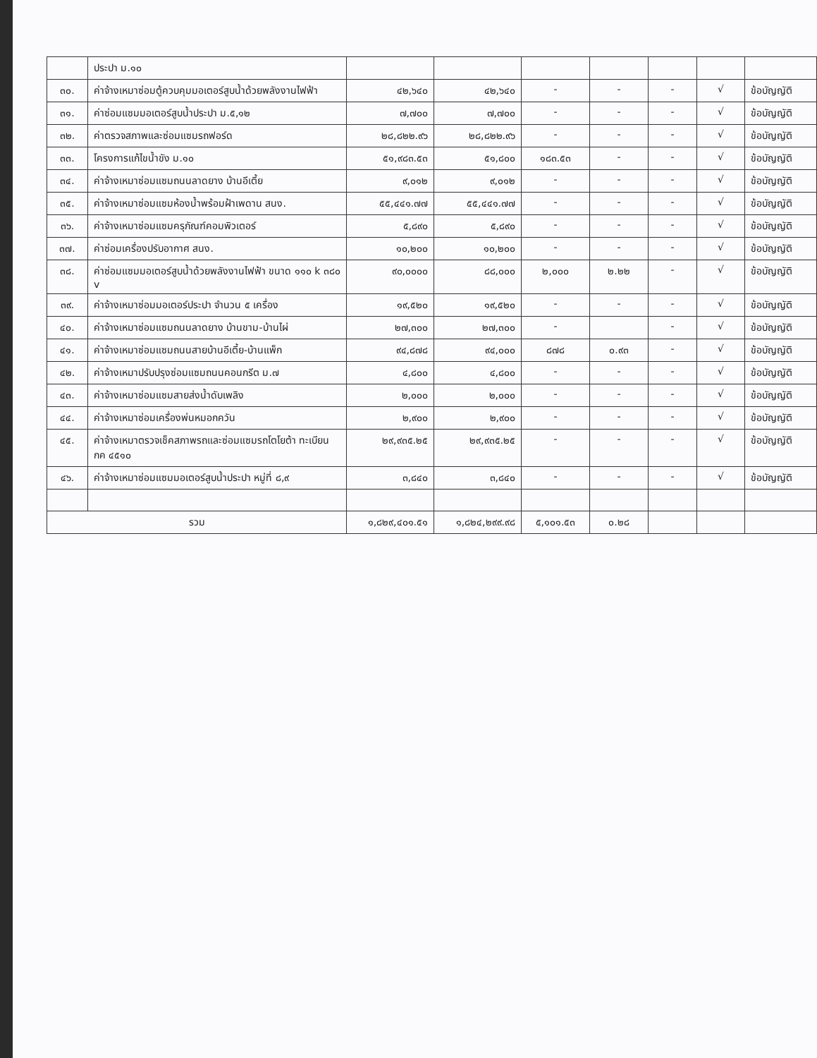| | ประปา ม.๑๐ | | | | | | | |
| ๓๐. | ค่าจ้างเหมาซ่อมตู้ควบคุมมอเตอร์สูบน้ำด้วยพลังงานไฟฟ้า | ๔๒,๖๔๐ | ๔๒,๖๔๐ | - | - | - | √ | ข้อบัญญัติ |
| ๓๑. | ค่าซ่อมแซมมอเตอร์สูบน้ำประปา ม.๕,๑๒ | ๗,๗๐๐ | ๗,๗๐๐ | - | - | - | √ | ข้อบัญญัติ |
| ๓๒. | ค่าตรวจสภาพและซ่อมแซมรถฟอร์ด | ๒๘,๘๒๒.๙๖ | ๒๘,๘๒๒.๙๖ | - | - | - | √ | ข้อบัญญัติ |
| ๓๓. | โครงการแก้ไขน้ำขัง ม.๑๐ | ๕๑,๙๘๓.๕๓ | ๕๑,๘๐๐ | ๑๘๓.๕๓ | - | - | √ | ข้อบัญญัติ |
| ๓๔. | ค่าจ้างเหมาซ่อมแซมถนนลาดยาง บ้านอีเตี้ย | ๙,๐๑๒ | ๙,๐๑๒ | - | - | - | √ | ข้อบัญญัติ |
| ๓๕. | ค่าจ้างเหมาซ่อมแซมห้องน้ำพร้อมฝ้าเพดาน สนง. | ๕๕,๔๔๑.๗๗ | ๕๕,๔๔๑.๗๗ | - | - | - | √ | ข้อบัญญัติ |
| ๓๖. | ค่าจ้างเหมาซ่อมแซมครุภัณฑ์คอมพิวเตอร์ | ๕,๘๙๐ | ๕,๘๙๐ | - | - | - | √ | ข้อบัญญัติ |
| ๓๗. | ค่าซ่อมเครื่องปรับอากาศ สนง. | ๑๐,๒๐๐ | ๑๐,๒๐๐ | - | - | - | √ | ข้อบัญญัติ |
| ๓๘. | ค่าซ่อมแซมมอเตอร์สูบน้ำด้วยพลังงานไฟฟ้า ขนาด ๑๑๐ k ๓๘๐ v | ๙๐,๐๐๐๐ | ๘๘,๐๐๐ | ๒,๐๐๐ | ๒.๒๒ | - | √ | ข้อบัญญัติ |
| ๓๙. | ค่าจ้างเหมาซ่อมมอเตอร์ประปา จำนวน ๕ เครื่อง | ๑๙,๕๒๐ | ๑๙,๕๒๐ | - | - | - | √ | ข้อบัญญัติ |
| ๔๐. | ค่าจ้างเหมาซ่อมแซมถนนลาดยาง บ้านขาม-บ้านไผ่ | ๒๗,๓๐๐ | ๒๗,๓๐๐ | - | | - | √ | ข้อบัญญัติ |
| ๔๑. | ค่าจ้างเหมาซ่อมแซมถนนสายบ้านอีเตี้ย-บ้านแพ็ก | ๙๔,๘๗๘ | ๙๔,๐๐๐ | ๘๗๘ | ๐.๙๓ | - | √ | ข้อบัญญัติ |
| ๔๒. | ค่าจ้างเหมาปรับปรุงซ่อมแซมถนนคอนกรีต ม.๗ | ๔,๘๐๐ | ๔,๘๐๐ | - | - | - | √ | ข้อบัญญัติ |
| ๔๓. | ค่าจ้างเหมาซ่อมแซมสายส่งน้ำดับเพลิง | ๒,๐๐๐ | ๒,๐๐๐ | - | - | - | √ | ข้อบัญญัติ |
| ๔๔. | ค่าจ้างเหมาซ่อมเครื่องพ่นหมอกควัน | ๒,๙๐๐ | ๒,๙๐๐ | - | - | - | √ | ข้อบัญญัติ |
| ๔๕. | ค่าจ้างเหมาตรวจเช็คสภาพรถและซ่อมแซมรถโตโยต้า ทะเบียน กค ๔๕๑๐ | ๒๙,๙๓๕.๒๕ | ๒๙,๙๓๕.๒๕ | - | - | - | √ | ข้อบัญญัติ |
| ๔๖. | ค่าจ้างเหมาซ่อมแซมมอเตอร์สูบน้ำประปา หมู่ที่ ๘,๙ | ๓,๘๔๐ | ๓,๘๔๐ | - | - | - | √ | ข้อบัญญัติ |
| รวม | | ๑,๘๒๙,๔๐๑.๕๑ | ๑,๘๒๔,๒๙๙.๙๘ | ๕,๑๐๑.๕๓ | ๐.๒๘ | | | |